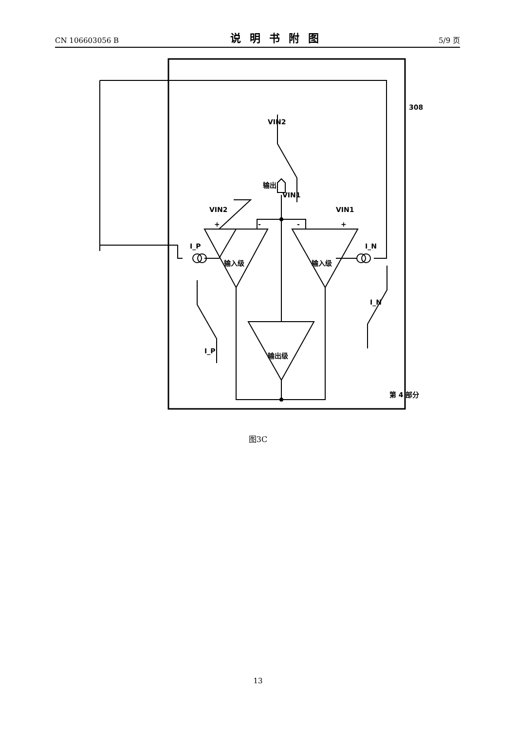CN 106603056 B 说明书附图 5/9 页
+
-
-
+
VIN2
VIN1
输出
VIN1
VIN2
输入级
输入级
输出级
I_P
I_N
I_P
I_N
第 4 部分
308
图3C
13